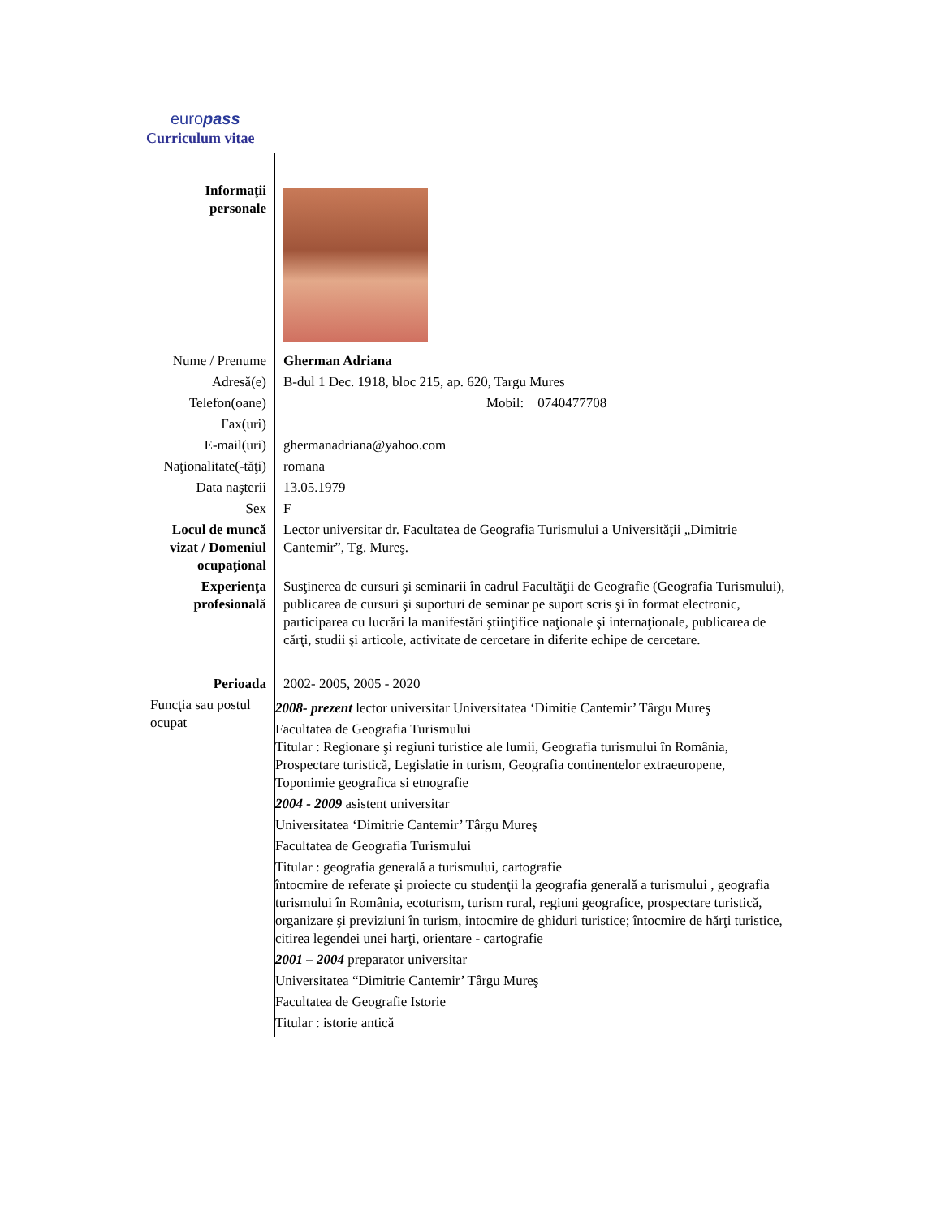europass
Curriculum vitae
| Informaţii personale | |
| Nume / Prenume | Gherman Adriana |
| Adresă(e) | B-dul 1 Dec. 1918, bloc 215, ap. 620, Targu Mures |
| Telefon(oane) | Mobil: 0740477708 |
| Fax(uri) | |
| E-mail(uri) | ghermanadriana@yahoo.com |
| Naţionalitate(-tăţi) | romana |
| Data naşterii | 13.05.1979 |
| Sex | F |
| Locul de muncă vizat / Domeniul ocupaţional | Lector universitar dr. Facultatea de Geografia Turismului a Universităţii „Dimitrie Cantemir”, Tg. Mureş. |
| Experienţa profesională | Susţinerea de cursuri şi seminarii în cadrul Facultăţii de Geografie (Geografia Turismului), publicarea de cursuri şi suporturi de seminar pe suport scris şi în format electronic, participarea cu lucrări la manifestări ştiinţifice naţionale şi internaţionale, publicarea de cărţi, studii şi articole, activitate de cercetare in diferite echipe de cercetare. |
| Perioada | 2002- 2005, 2005 - 2020 |
| Funcţia sau postul ocupat | 2008- prezent lector universitar Universitatea ‘Dimitie Cantemir’ Târgu Mureş Facultatea de Geografia Turismului Titular : Regionare şi regiuni turistice ale lumii, Geografia turismului în România, Prospectare turistică, Legislatie in turism, Geografia continentelor extraeuropene, Toponimie geografica si etnografie 2004 - 2009 asistent universitar Universitatea ‘Dimitrie Cantemir’ Târgu Mureş Facultatea de Geografia Turismului Titular : geografia generală a turismului, cartografie întocmire de referate şi proiecte cu studenţii la geografia generală a turismului , geografia turismului în România, ecoturism, turism rural, regiuni geografice, prospectare turistică, organizare şi previziuni în turism, intocmire de ghiduri turistice; întocmire de hărţi turistice, citirea legendei unei harţi, orientare - cartografie 2001 – 2004 preparator universitar Universitatea “Dimitrie Cantemir’ Târgu Mureş Facultatea de Geografie Istorie Titular : istorie antică |